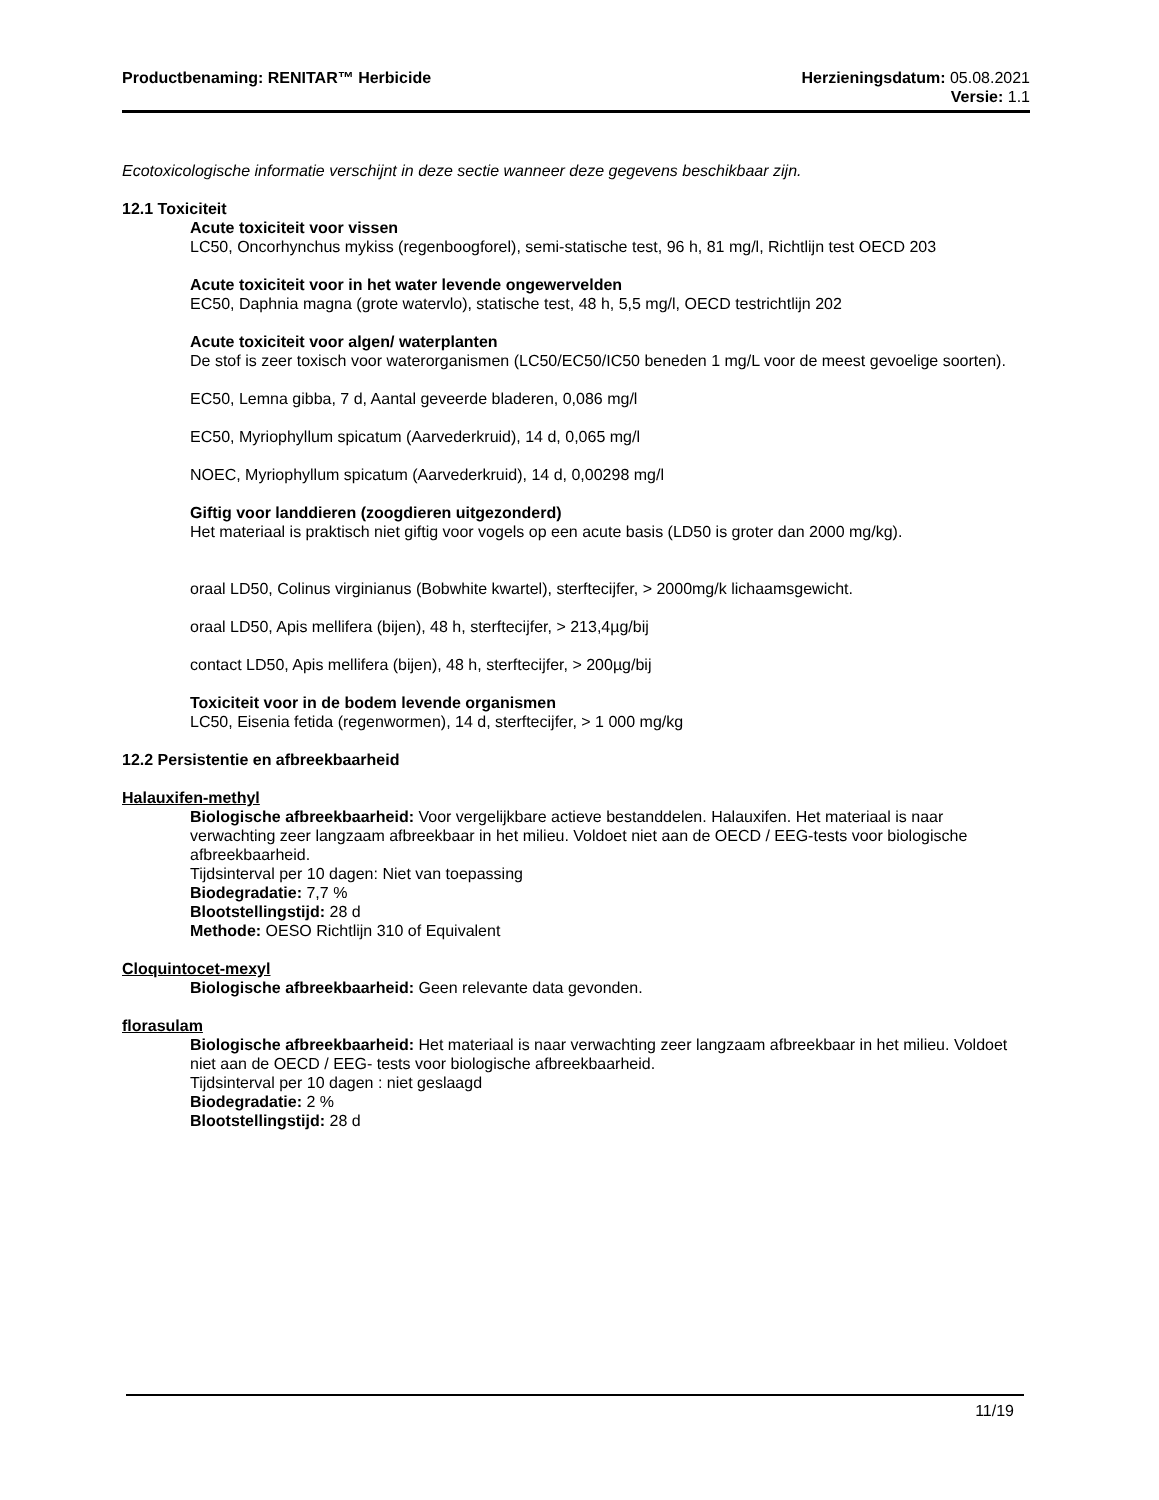Productbenaming: RENITAR™ Herbicide
Herzieningsdatum: 05.08.2021
Versie: 1.1
Ecotoxicologische informatie verschijnt in deze sectie wanneer deze gegevens beschikbaar zijn.
12.1 Toxiciteit
Acute toxiciteit voor vissen
LC50, Oncorhynchus mykiss (regenboogforel), semi-statische test, 96 h, 81 mg/l, Richtlijn test OECD 203
Acute toxiciteit voor in het water levende ongewervelden
EC50, Daphnia magna (grote watervlo), statische test, 48 h, 5,5 mg/l, OECD testrichtlijn 202
Acute toxiciteit voor algen/ waterplanten
De stof is zeer toxisch voor waterorganismen (LC50/EC50/IC50 beneden 1 mg/L voor de meest gevoelige soorten).
EC50, Lemna gibba, 7 d, Aantal geveerde bladeren, 0,086 mg/l
EC50, Myriophyllum spicatum (Aarvederkruid), 14 d, 0,065 mg/l
NOEC, Myriophyllum spicatum (Aarvederkruid), 14 d, 0,00298 mg/l
Giftig voor landdieren (zoogdieren uitgezonderd)
Het materiaal is praktisch niet giftig voor vogels op een acute basis (LD50 is groter dan 2000 mg/kg).
oraal LD50, Colinus virginianus (Bobwhite kwartel), sterftecijfer, > 2000mg/k lichaamsgewicht.
oraal LD50, Apis mellifera (bijen), 48 h, sterftecijfer, > 213,4µg/bij
contact LD50, Apis mellifera (bijen), 48 h, sterftecijfer, > 200µg/bij
Toxiciteit voor in de bodem levende organismen
LC50, Eisenia fetida (regenwormen), 14 d, sterftecijfer, > 1 000 mg/kg
12.2 Persistentie en afbreekbaarheid
Halauxifen-methyl
Biologische afbreekbaarheid: Voor vergelijkbare actieve bestanddelen. Halauxifen. Het materiaal is naar verwachting zeer langzaam afbreekbaar in het milieu. Voldoet niet aan de OECD / EEG-tests voor biologische afbreekbaarheid.
Tijdsinterval per 10 dagen: Niet van toepassing
Biodegradatie: 7,7 %
Blootstellingstijd: 28 d
Methode: OESO Richtlijn 310 of Equivalent
Cloquintocet-mexyl
Biologische afbreekbaarheid: Geen relevante data gevonden.
florasulam
Biologische afbreekbaarheid: Het materiaal is naar verwachting zeer langzaam afbreekbaar in het milieu. Voldoet niet aan de OECD / EEG- tests voor biologische afbreekbaarheid.
Tijdsinterval per 10 dagen : niet geslaagd
Biodegradatie: 2 %
Blootstellingstijd: 28 d
11/19